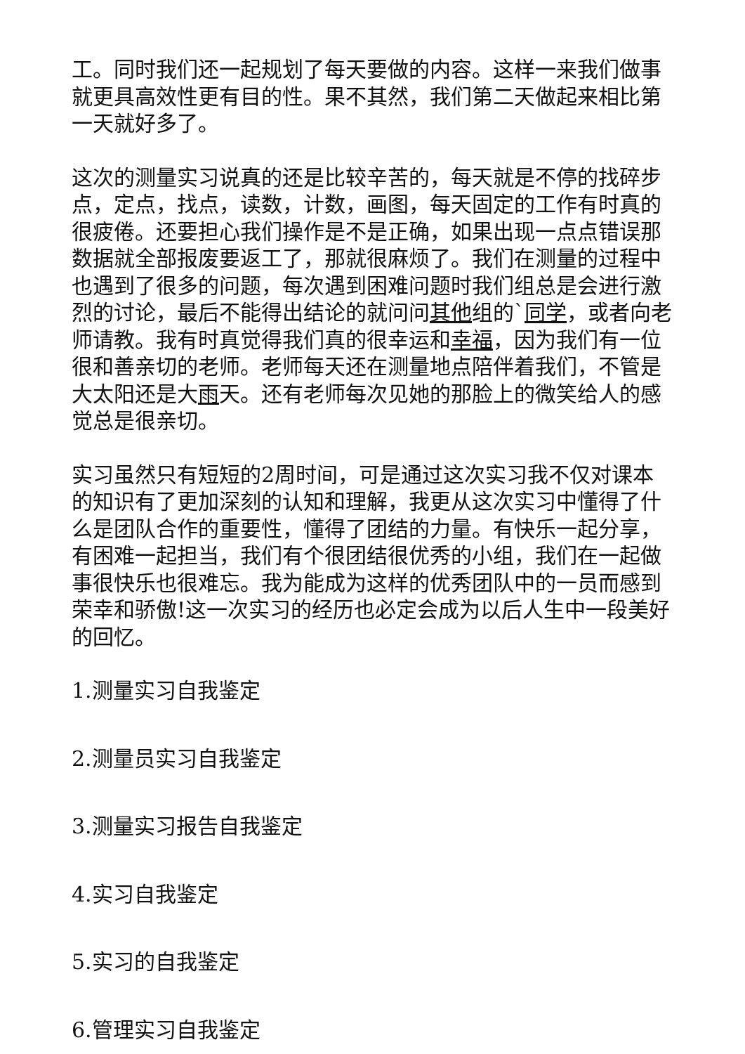工。同时我们还一起规划了每天要做的内容。这样一来我们做事就更具高效性更有目的性。果不其然，我们第二天做起来相比第一天就好多了。
这次的测量实习说真的还是比较辛苦的，每天就是不停的找碎步点，定点，找点，读数，计数，画图，每天固定的工作有时真的很疲倦。还要担心我们操作是不是正确，如果出现一点点错误那数据就全部报废要返工了，那就很麻烦了。我们在测量的过程中也遇到了很多的问题，每次遇到困难问题时我们组总是会进行激烈的讨论，最后不能得出结论的就问问其他组的`同学，或者向老师请教。我有时真觉得我们真的很幸运和幸福，因为我们有一位很和善亲切的老师。老师每天还在测量地点陪伴着我们，不管是大太阳还是大雨天。还有老师每次见她的那脸上的微笑给人的感觉总是很亲切。
实习虽然只有短短的2周时间，可是通过这次实习我不仅对课本的知识有了更加深刻的认知和理解，我更从这次实习中懂得了什么是团队合作的重要性，懂得了团结的力量。有快乐一起分享，有困难一起担当，我们有个很团结很优秀的小组，我们在一起做事很快乐也很难忘。我为能成为这样的优秀团队中的一员而感到荣幸和骄傲!这一次实习的经历也必定会成为以后人生中一段美好的回忆。
1.测量实习自我鉴定
2.测量员实习自我鉴定
3.测量实习报告自我鉴定
4.实习自我鉴定
5.实习的自我鉴定
6.管理实习自我鉴定